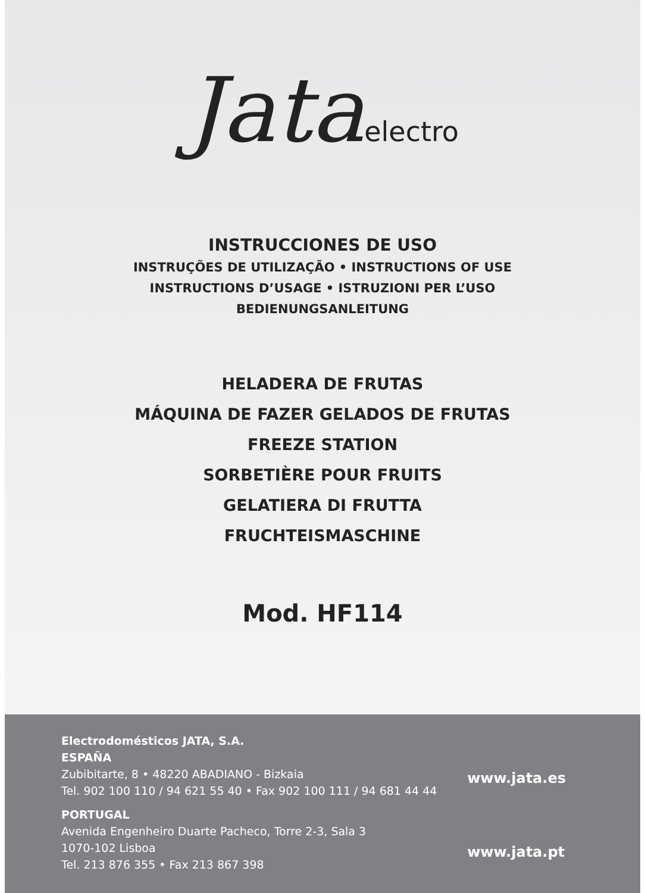Jata electro
INSTRUCCIONES DE USO
INSTRUÇÕES DE UTILIZAÇÃO • INSTRUCTIONS OF USE
INSTRUCTIONS D’USAGE • ISTRUZIONI PER L’USO
BEDIENUNGSANLEITUNG
HELADERA DE FRUTAS
MÁQUINA DE FAZER GELADOS DE FRUTAS
FREEZE STATION
SORBETIÈRE POUR FRUITS
GELATIERA DI FRUTTA
FRUCHTEISMASCHINE
Mod. HF114
Electrodomésticos JATA, S.A.
ESPAÑA
Zubibitarte, 8 • 48220 ABADIANO - Bizkaia
Tel. 902 100 110 / 94 621 55 40 • Fax 902 100 111 / 94 681 44 44
PORTUGAL
Avenida Engenheiro Duarte Pacheco, Torre 2-3, Sala 3
1070-102 Lisboa
Tel. 213 876 355 • Fax 213 867 398
www.jata.es
www.jata.pt